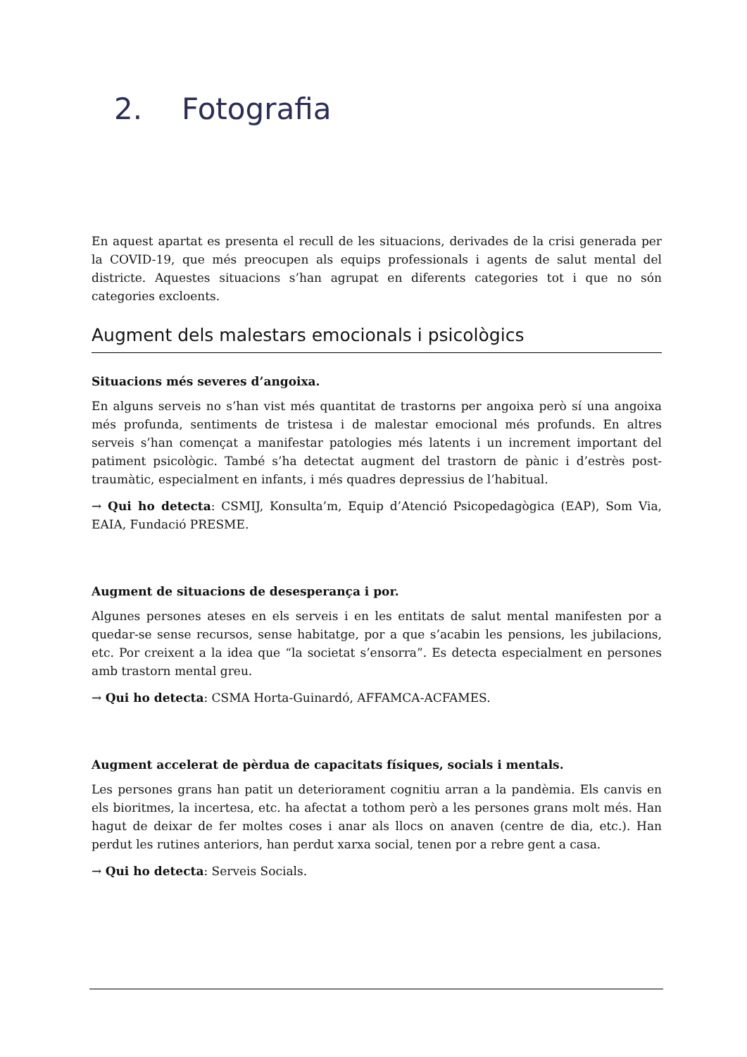2. Fotografia
En aquest apartat es presenta el recull de les situacions, derivades de la crisi generada per la COVID-19, que més preocupen als equips professionals i agents de salut mental del districte. Aquestes situacions s’han agrupat en diferents categories tot i que no són categories excloents.
Augment dels malestars emocionals i psicològics
Situacions més severes d’angoixa.
En alguns serveis no s’han vist més quantitat de trastorns per angoixa però sí una angoixa més profunda, sentiments de tristesa i de malestar emocional més profunds. En altres serveis s’han començat a manifestar patologies més latents i un increment important del patiment psicològic. També s’ha detectat augment del trastorn de pànic i d’estrès post-traumàtic, especialment en infants, i més quadres depressius de l’habitual.
→ Qui ho detecta: CSMIJ, Konsulta’m, Equip d’Atenció Psicopedagògica (EAP), Som Via, EAIA, Fundació PRESME.
Augment de situacions de desesperança i por.
Algunes persones ateses en els serveis i en les entitats de salut mental manifesten por a quedar-se sense recursos, sense habitatge, por a que s’acabin les pensions, les jubilacions, etc. Por creixent a la idea que “la societat s’ensorra”. Es detecta especialment en persones amb trastorn mental greu.
→ Qui ho detecta: CSMA Horta-Guinardó, AFFAMCA-ACFAMES.
Augment accelerat de pèrdua de capacitats físiques, socials i mentals.
Les persones grans han patit un deteriorament cognitiu arran a la pandèmia. Els canvis en els bioritmes, la incertesa, etc. ha afectat a tothom però a les persones grans molt més. Han hagut de deixar de fer moltes coses i anar als llocs on anaven (centre de dia, etc.). Han perdut les rutines anteriors, han perdut xarxa social, tenen por a rebre gent a casa.
→ Qui ho detecta: Serveis Socials.